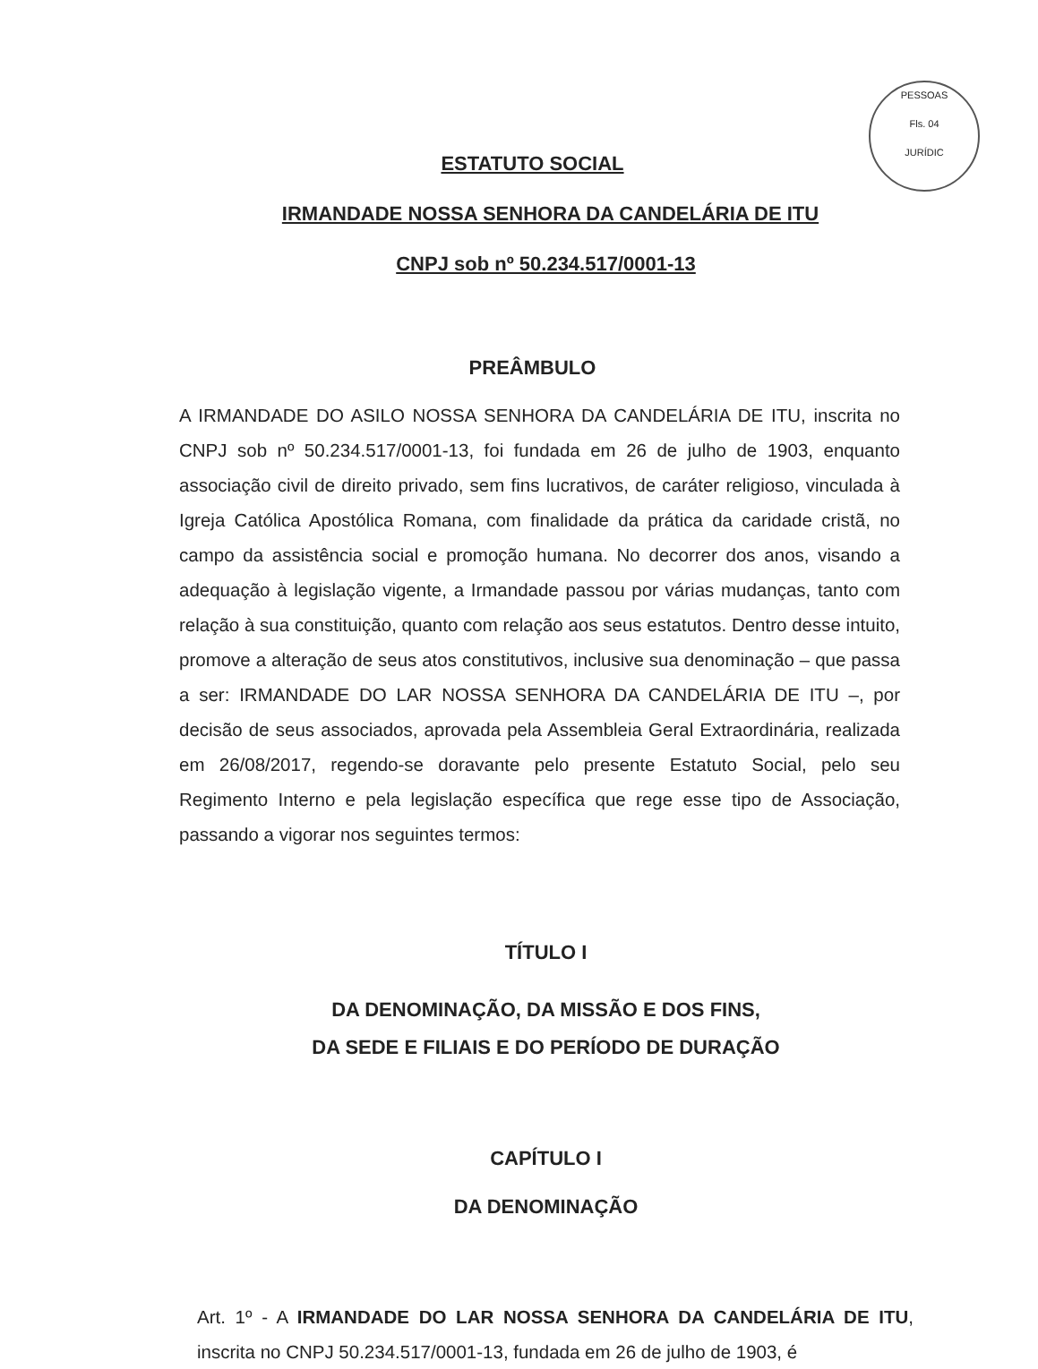PESSOAS
Fls. 04
JURÍDIC
ESTATUTO SOCIAL
IRMANDADE NOSSA SENHORA DA CANDELÁRIA DE ITU
CNPJ sob nº 50.234.517/0001-13
PREÂMBULO
A IRMANDADE DO ASILO NOSSA SENHORA DA CANDELÁRIA DE ITU, inscrita no CNPJ sob nº 50.234.517/0001-13, foi fundada em 26 de julho de 1903, enquanto associação civil de direito privado, sem fins lucrativos, de caráter religioso, vinculada à Igreja Católica Apostólica Romana, com finalidade da prática da caridade cristã, no campo da assistência social e promoção humana. No decorrer dos anos, visando a adequação à legislação vigente, a Irmandade passou por várias mudanças, tanto com relação à sua constituição, quanto com relação aos seus estatutos. Dentro desse intuito, promove a alteração de seus atos constitutivos, inclusive sua denominação – que passa a ser: IRMANDADE DO LAR NOSSA SENHORA DA CANDELÁRIA DE ITU –, por decisão de seus associados, aprovada pela Assembleia Geral Extraordinária, realizada em 26/08/2017, regendo-se doravante pelo presente Estatuto Social, pelo seu Regimento Interno e pela legislação específica que rege esse tipo de Associação, passando a vigorar nos seguintes termos:
TÍTULO I
DA DENOMINAÇÃO, DA MISSÃO E DOS FINS,
DA SEDE E FILIAIS E DO PERÍODO DE DURAÇÃO
CAPÍTULO I
DA DENOMINAÇÃO
Art. 1º - A IRMANDADE DO LAR NOSSA SENHORA DA CANDELÁRIA DE ITU, inscrita no CNPJ 50.234.517/0001-13, fundada em 26 de julho de 1903, é